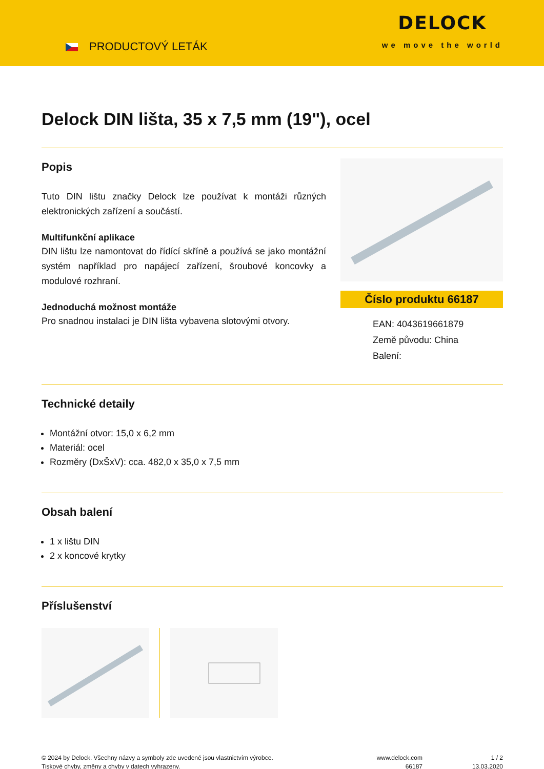PRODUCTOVÝ LETÁK
DELOCK
we move the world
Delock DIN lišta, 35 x 7,5 mm (19"), ocel
Popis
Tuto DIN lištu značky Delock lze používat k montáži různých elektronických zařízení a součástí.
Multifunkční aplikace
DIN lištu lze namontovat do řídící skříně a používá se jako montážní systém například pro napájecí zařízení, šroubové koncovky a modulové rozhraní.
Jednoduchá možnost montáže
Pro snadnou instalaci je DIN lišta vybavena slotovými otvory.
Číslo produktu 66187
EAN: 4043619661879
Země původu: China
Balení:
Technické detaily
Montážní otvor: 15,0 x 6,2 mm
Materiál: ocel
Rozměry (DxŠxV): cca. 482,0 x 35,0 x 7,5 mm
Obsah balení
1 x lištu DIN
2 x koncové krytky
Příslušenství
© 2024 by Delock. Všechny názvy a symboly zde uvedené jsou vlastnictvím výrobce.
Tiskové chyby, změny a chyby v datech vyhrazeny.
www.delock.com
66187
1 / 2
13.03.2020